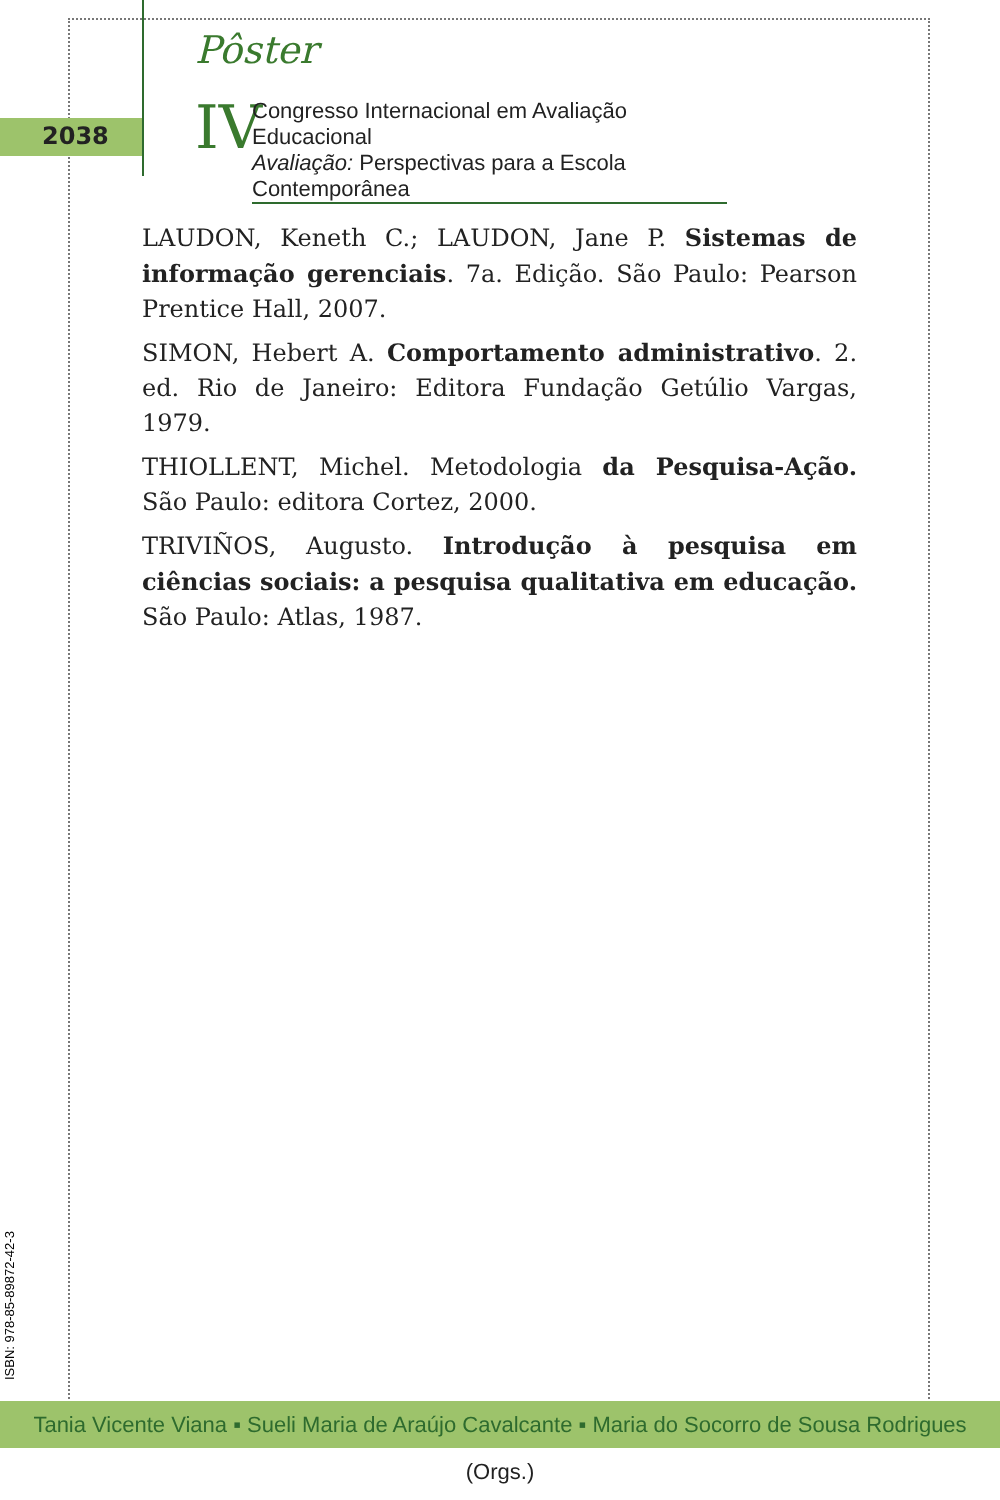2038
Pôster
IV
Congresso Internacional em Avaliação Educacional
Avaliação: Perspectivas para a Escola Contemporânea
LAUDON, Keneth C.; LAUDON, Jane P. Sistemas de informação gerenciais. 7a. Edição. São Paulo: Pearson Prentice Hall, 2007.
SIMON, Hebert A. Comportamento administrativo. 2. ed. Rio de Janeiro: Editora Fundação Getúlio Vargas, 1979.
THIOLLENT, Michel. Metodologia da Pesquisa-Ação. São Paulo: editora Cortez, 2000.
TRIVIÑOS, Augusto. Introdução à pesquisa em ciências sociais: a pesquisa qualitativa em educação. São Paulo: Atlas, 1987.
ISBN: 978-85-89872-42-3
Tania Vicente Viana ▪ Sueli Maria de Araújo Cavalcante ▪ Maria do Socorro de Sousa Rodrigues (Orgs.)